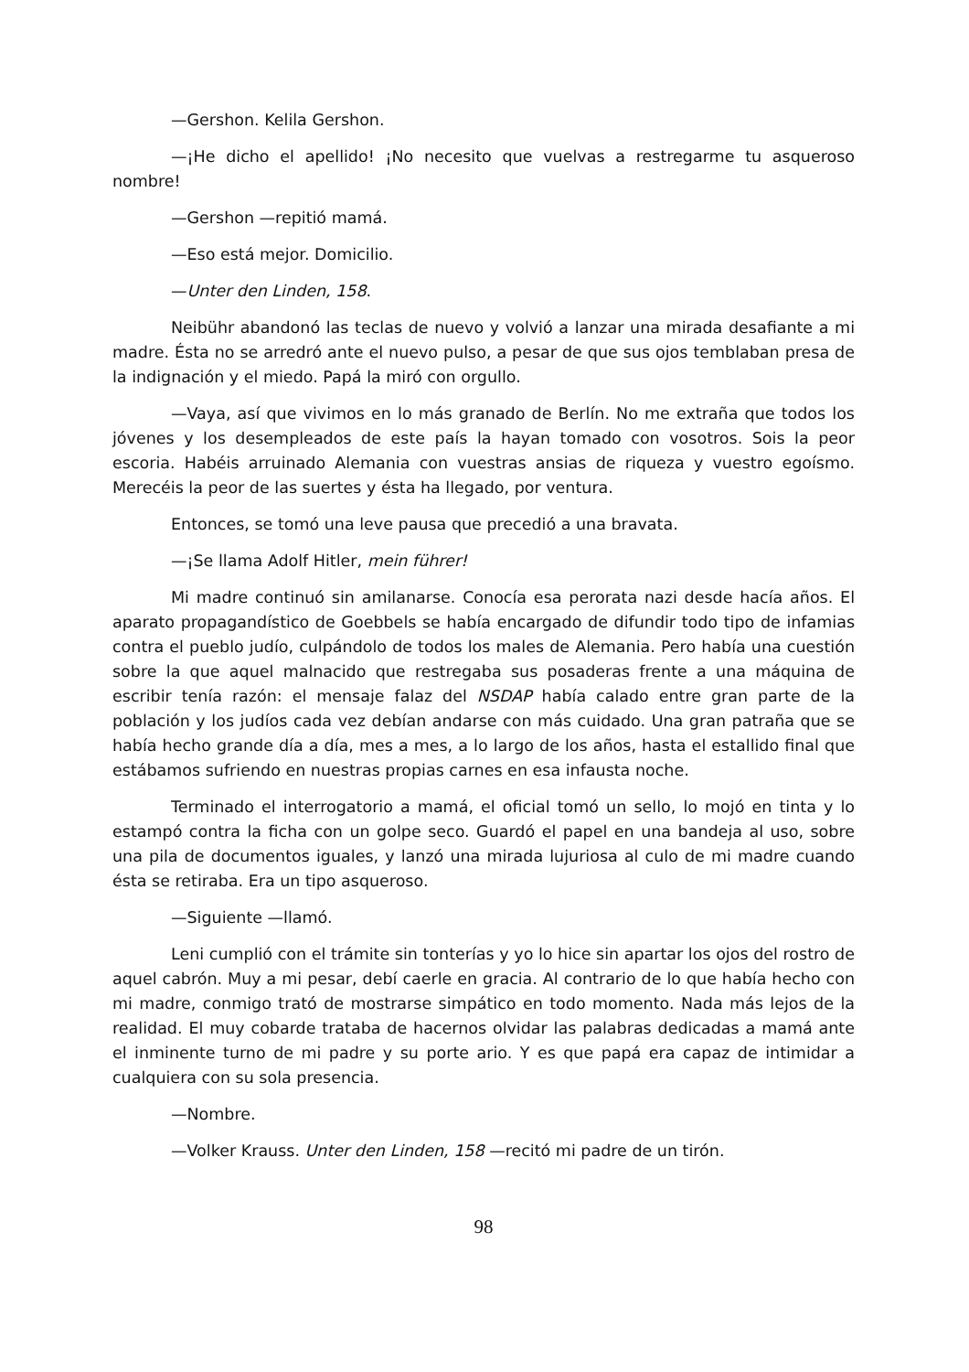—Gershon. Kelila Gershon.
—¡He dicho el apellido! ¡No necesito que vuelvas a restregarme tu asqueroso nombre!
—Gershon —repitió mamá.
—Eso está mejor. Domicilio.
—Unter den Linden, 158.
Neibühr abandonó las teclas de nuevo y volvió a lanzar una mirada desafiante a mi madre. Ésta no se arredró ante el nuevo pulso, a pesar de que sus ojos temblaban presa de la indignación y el miedo. Papá la miró con orgullo.
—Vaya, así que vivimos en lo más granado de Berlín. No me extraña que todos los jóvenes y los desempleados de este país la hayan tomado con vosotros. Sois la peor escoria. Habéis arruinado Alemania con vuestras ansias de riqueza y vuestro egoísmo. Merecéis la peor de las suertes y ésta ha llegado, por ventura.
Entonces, se tomó una leve pausa que precedió a una bravata.
—¡Se llama Adolf Hitler, mein führer!
Mi madre continuó sin amilanarse. Conocía esa perorata nazi desde hacía años. El aparato propagandístico de Goebbels se había encargado de difundir todo tipo de infamias contra el pueblo judío, culpándolo de todos los males de Alemania. Pero había una cuestión sobre la que aquel malnacido que restregaba sus posaderas frente a una máquina de escribir tenía razón: el mensaje falaz del NSDAP había calado entre gran parte de la población y los judíos cada vez debían andarse con más cuidado. Una gran patraña que se había hecho grande día a día, mes a mes, a lo largo de los años, hasta el estallido final que estábamos sufriendo en nuestras propias carnes en esa infausta noche.
Terminado el interrogatorio a mamá, el oficial tomó un sello, lo mojó en tinta y lo estampó contra la ficha con un golpe seco. Guardó el papel en una bandeja al uso, sobre una pila de documentos iguales, y lanzó una mirada lujuriosa al culo de mi madre cuando ésta se retiraba. Era un tipo asqueroso.
—Siguiente —llamó.
Leni cumplió con el trámite sin tonterías y yo lo hice sin apartar los ojos del rostro de aquel cabrón. Muy a mi pesar, debí caerle en gracia. Al contrario de lo que había hecho con mi madre, conmigo trató de mostrarse simpático en todo momento. Nada más lejos de la realidad. El muy cobarde trataba de hacernos olvidar las palabras dedicadas a mamá ante el inminente turno de mi padre y su porte ario. Y es que papá era capaz de intimidar a cualquiera con su sola presencia.
—Nombre.
—Volker Krauss. Unter den Linden, 158 —recitó mi padre de un tirón.
98